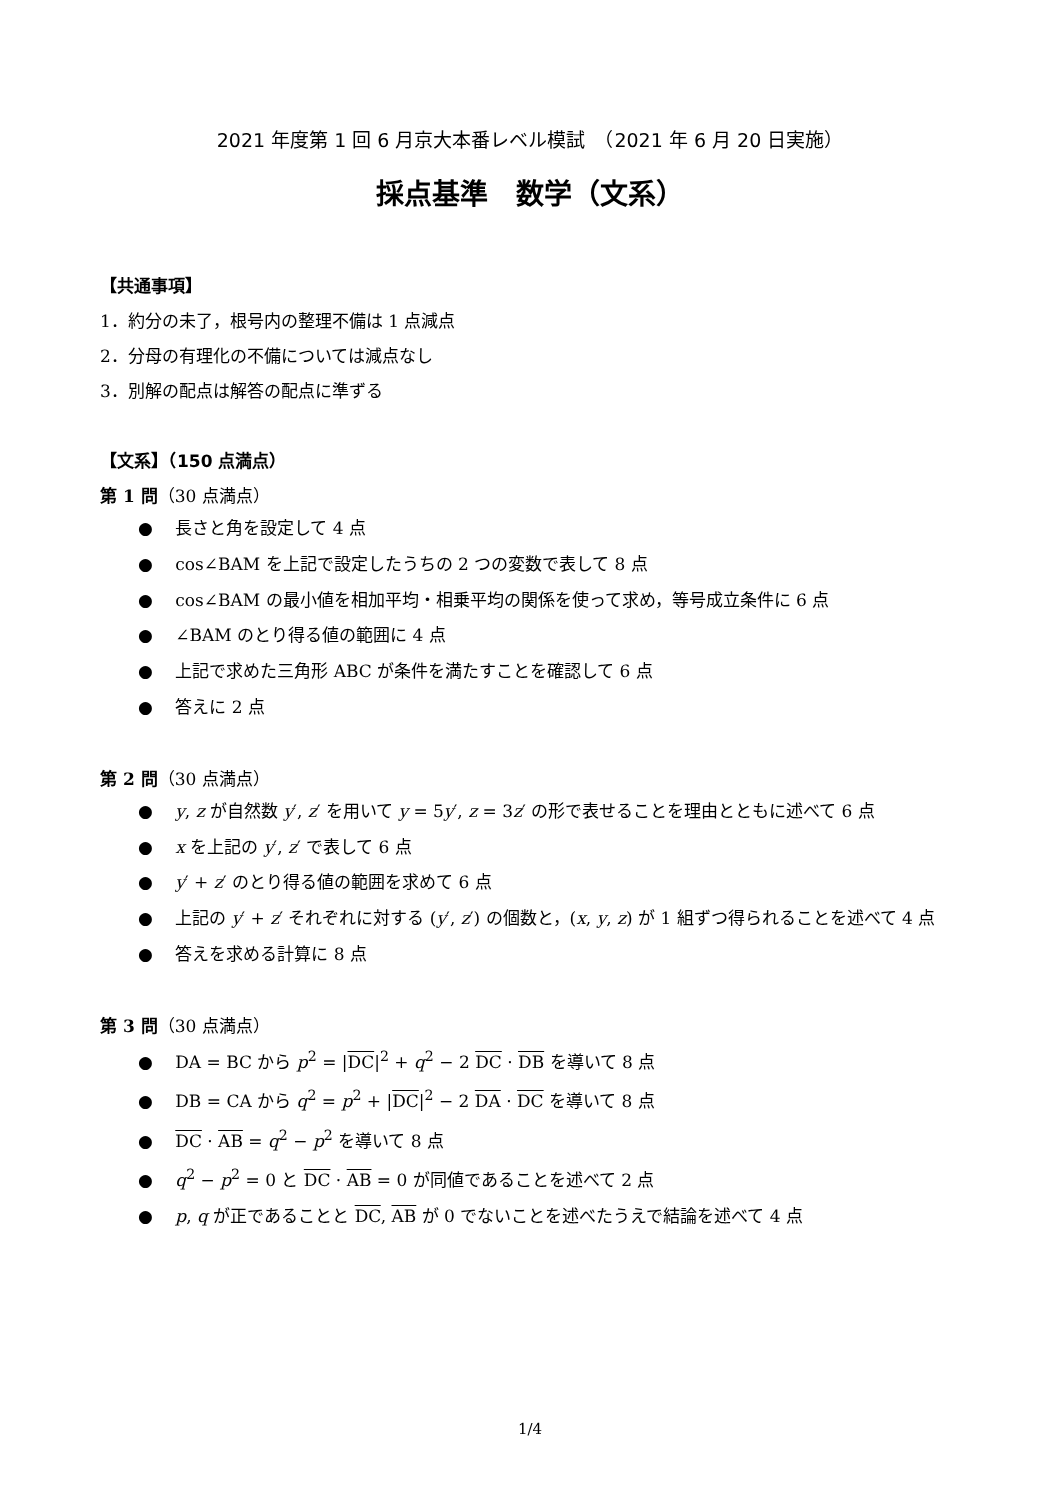2021 年度第 1 回 6 月京大本番レベル模試　（2021 年 6 月 20 日実施）
採点基準　数学（文系）
【共通事項】
1．約分の未了，根号内の整理不備は 1 点減点
2．分母の有理化の不備については減点なし
3．別解の配点は解答の配点に準ずる
【文系】（150 点満点）
第 1 問（30 点満点）
●　 長さと角を設定して 4 点
●　 cos∠BAM を上記で設定したうちの 2 つの変数で表して 8 点
●　 cos∠BAM の最小値を相加平均・相乗平均の関係を使って求め，等号成立条件に 6 点
●　 ∠BAM のとり得る値の範囲に 4 点
●　 上記で求めた三角形 ABC が条件を満たすことを確認して 6 点
●　 答えに 2 点
第 2 問（30 点満点）
●　 y, z が自然数 y′, z′ を用いて y = 5y′, z = 3z′ の形で表せることを理由とともに述べて 6 点
●　 x を上記の y′, z′ で表して 6 点
●　 y′ + z′ のとり得る値の範囲を求めて 6 点
●　 上記の y′ + z′ それぞれに対する (y′, z′) の個数と，(x, y, z) が 1 組ずつ得られることを述べて 4 点
●　 答えを求める計算に 8 点
第 3 問（30 点満点）
●　 DA = BC から p<sup>2</sup> = |DC|<sup>2</sup> + q<sup>2</sup> − 2 DC · DB を導いて 8 点
●　 DB = CA から q<sup>2</sup> = p<sup>2</sup> + |DC|<sup>2</sup> − 2 DA · DC を導いて 8 点
●　 DC · AB = q<sup>2</sup> − p<sup>2</sup> を導いて 8 点
●　 q<sup>2</sup> − p<sup>2</sup> = 0 と DC · AB = 0 が同値であることを述べて 2 点
●　 p, q が正であることと DC, AB が 0 でないことを述べたうえで結論を述べて 4 点
1/4